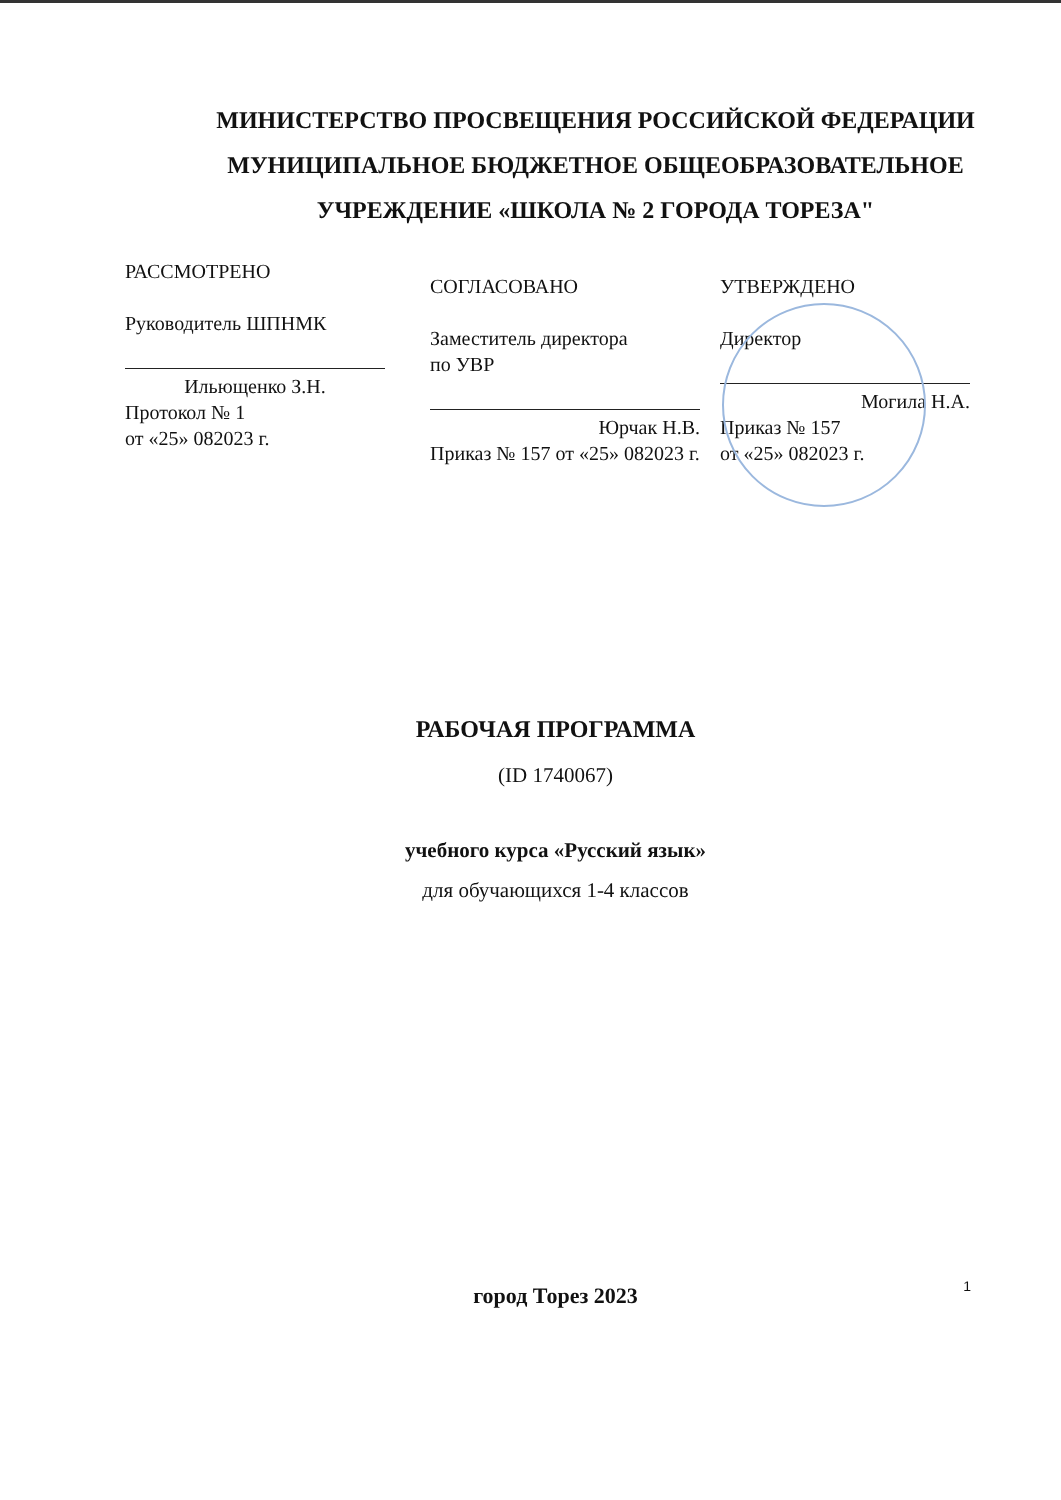МИНИСТЕРСТВО ПРОСВЕЩЕНИЯ РОССИЙСКОЙ ФЕДЕРАЦИИ
МУНИЦИПАЛЬНОЕ БЮДЖЕТНОЕ ОБЩЕОБРАЗОВАТЕЛЬНОЕ
УЧРЕЖДЕНИЕ «ШКОЛА № 2 ГОРОДА ТОРЕЗА"
РАССМОТРЕНО
Руководитель ШПНМК
Ильющенко З.Н.
Протокол № 1
от «25» 082023 г.
СОГЛАСОВАНО
Заместитель директора
по УВР
Юрчак Н.В.
Приказ № 157 от «25» 082023 г.
УТВЕРЖДЕНО
Директор
Могила Н.А.
Приказ № 157
от «25» 082023 г.
РАБОЧАЯ ПРОГРАММА
(ID 1740067)
учебного курса «Русский язык»
для обучающихся 1-4 классов
город Торез 2023
1